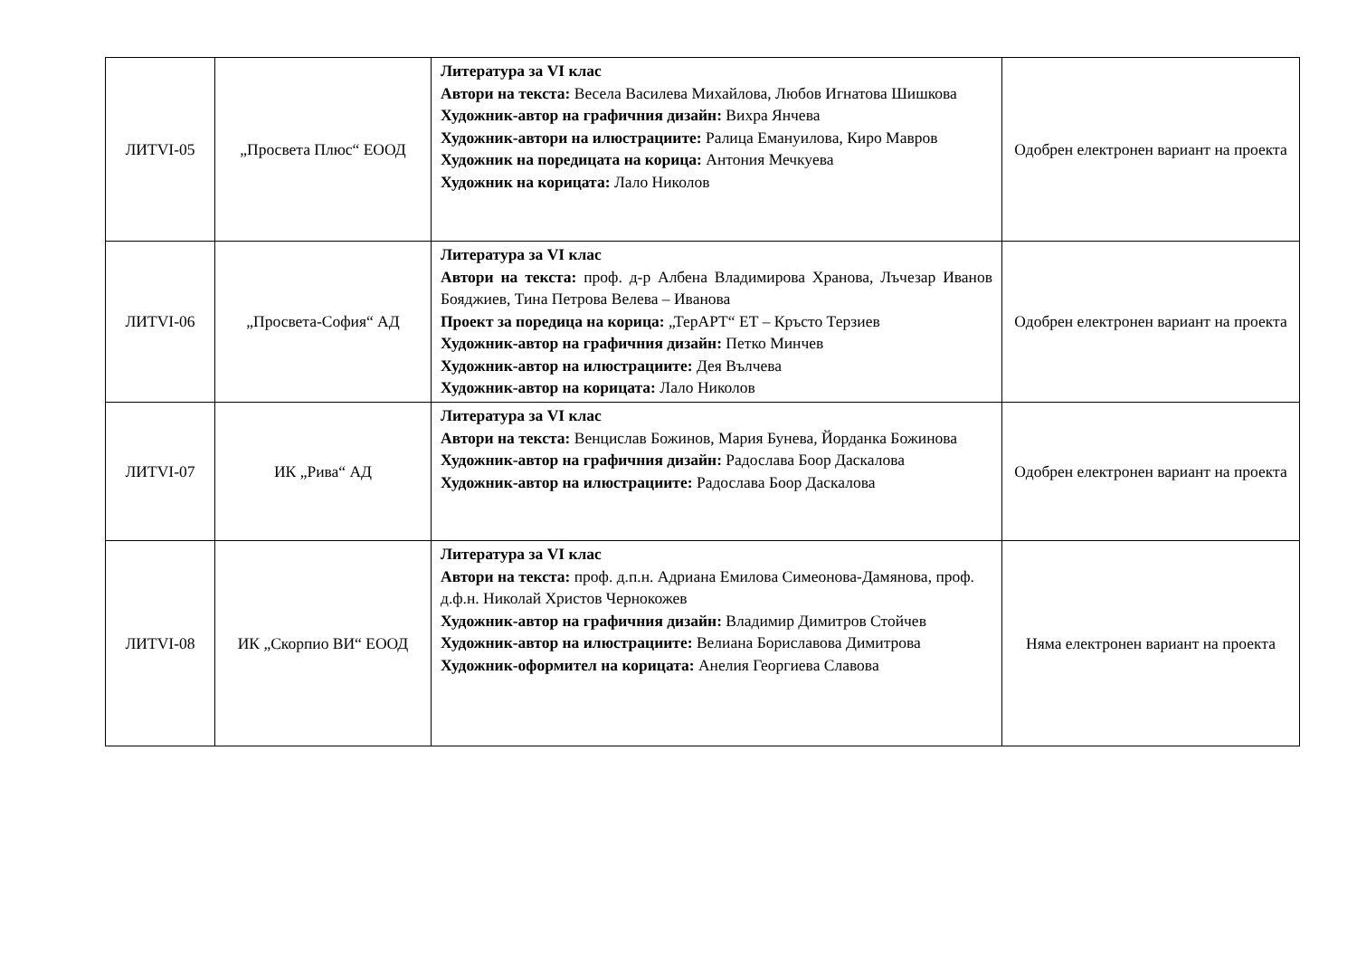| ЛИТVI-05 | „Просвета Плюс“ ЕООД | Литература за VI клас Автори на текста: Весела Василева Михайлова, Любов Игнатова Шишкова Художник-автор на графичния дизайн: Вихра Янчева Художник-автори на илюстрациите: Ралица Емануилова, Киро Мавров Художник на поредицата на корица: Антония Мечкуева Художник на корицата: Лало Николов | Одобрен електронен вариант на проекта |
| ЛИТVI-06 | „Просвета-София“ АД | Литература за VI клас Автори на текста: проф. д-р Албена Владимирова Хранова, Лъчезар Иванов Бояджиев, Тина Петрова Велева – Иванова Проект за поредица на корица: „ТерАРТ“ ЕТ – Кръсто Терзиев Художник-автор на графичния дизайн: Петко Минчев Художник-автор на илюстрациите: Дея Вълчева Художник-автор на корицата: Лало Николов | Одобрен електронен вариант на проекта |
| ЛИТVI-07 | ИК „Рива“ АД | Литература за VI клас Автори на текста: Венцислав Божинов, Мария Бунева, Йорданка Божинова Художник-автор на графичния дизайн: Радослава Боор Даскалова Художник-автор на илюстрациите: Радослава Боор Даскалова | Одобрен електронен вариант на проекта |
| ЛИТVI-08 | ИК „Скорпио ВИ“ ЕООД | Литература за VI клас Автори на текста: проф. д.п.н. Адриана Емилова Симеонова-Дамянова, проф. д.ф.н. Николай Христов Чернокожев Художник-автор на графичния дизайн: Владимир Димитров Стойчев Художник-автор на илюстрациите: Велиана Бориславова Димитрова Художник-оформител на корицата: Анелия Георгиева Славова | Няма електронен вариант на проекта |